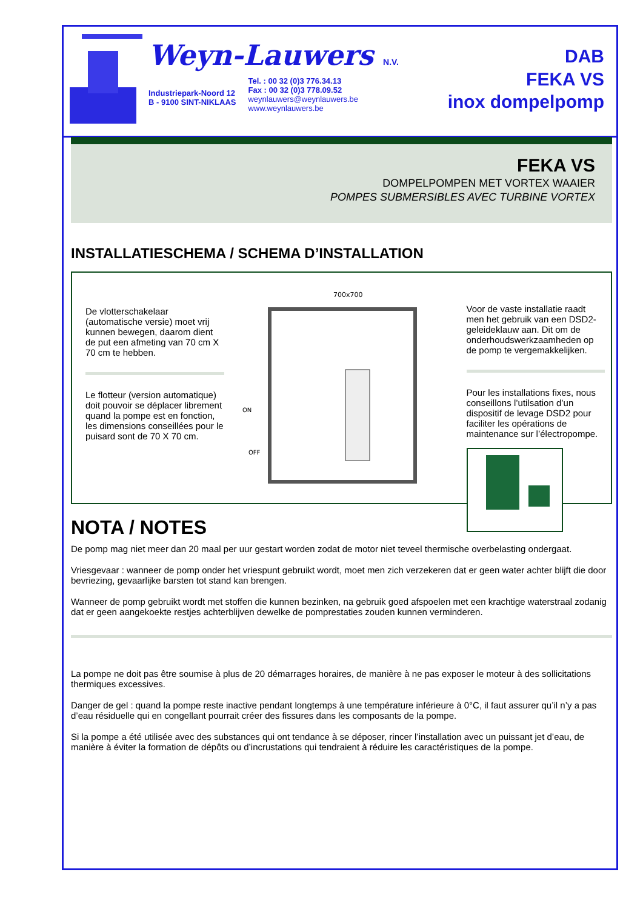Weyn-Lauwers N.V.
Industriepark-Noord 12
B - 9100 SINT-NIKLAAS
Tel. : 00 32 (0)3 776.34.13
Fax : 00 32 (0)3 778.09.52
weynlauwers@weynlauwers.be
www.weynlauwers.be
DAB
FEKA VS
inox dompelpomp
FEKA VS
DOMPELPOMPEN MET VORTEX WAAIER
POMPES SUBMERSIBLES AVEC TURBINE VORTEX
INSTALLATIESCHEMA / SCHEMA D’INSTALLATION
De vlotterschakelaar (automatische versie) moet vrij kunnen bewegen, daarom dient de put een afmeting van 70 cm X 70 cm te hebben.
Le flotteur (version automatique) doit pouvoir se déplacer librement quand la pompe est en fonction, les dimensions conseillées pour le puisard sont de 70 X 70 cm.
700x700
ON
OFF
Voor de vaste installatie raadt men het gebruik van een DSD2-geleideklauw aan. Dit om de onderhoudswerkzaamheden op de pomp te vergemakkelijken.
Pour les installations fixes, nous conseillons l’utilsation d’un dispositif de levage DSD2 pour faciliter les opérations de maintenance sur l’électropompe.
NOTA / NOTES
De pomp mag niet meer dan 20 maal per uur gestart worden zodat de motor niet teveel thermische overbelasting ondergaat.
Vriesgevaar : wanneer de pomp onder het vriespunt gebruikt wordt, moet men zich verzekeren dat er geen water achter blijft die door bevriezing, gevaarlijke barsten tot stand kan brengen.
Wanneer de pomp gebruikt wordt met stoffen die kunnen bezinken, na gebruik goed afspoelen met een krachtige waterstraal zodanig dat er geen aangekoekte restjes achterblijven dewelke de pomprestaties zouden kunnen verminderen.
La pompe ne doit pas être soumise à plus de 20 démarrages horaires, de manière à ne pas exposer le moteur à des sollicitations thermiques excessives.
Danger de gel : quand la pompe reste inactive pendant longtemps à une température inférieure à 0°C, il faut assurer qu’il n’y a pas d’eau résiduelle qui en congellant pourrait créer des fissures dans les composants de la pompe.
Si la pompe a été utilisée avec des substances qui ont tendance à se déposer, rincer l’installation avec un puissant jet d’eau, de manière à éviter la formation de dépôts ou d’incrustations qui tendraient à réduire les caractéristiques de la pompe.